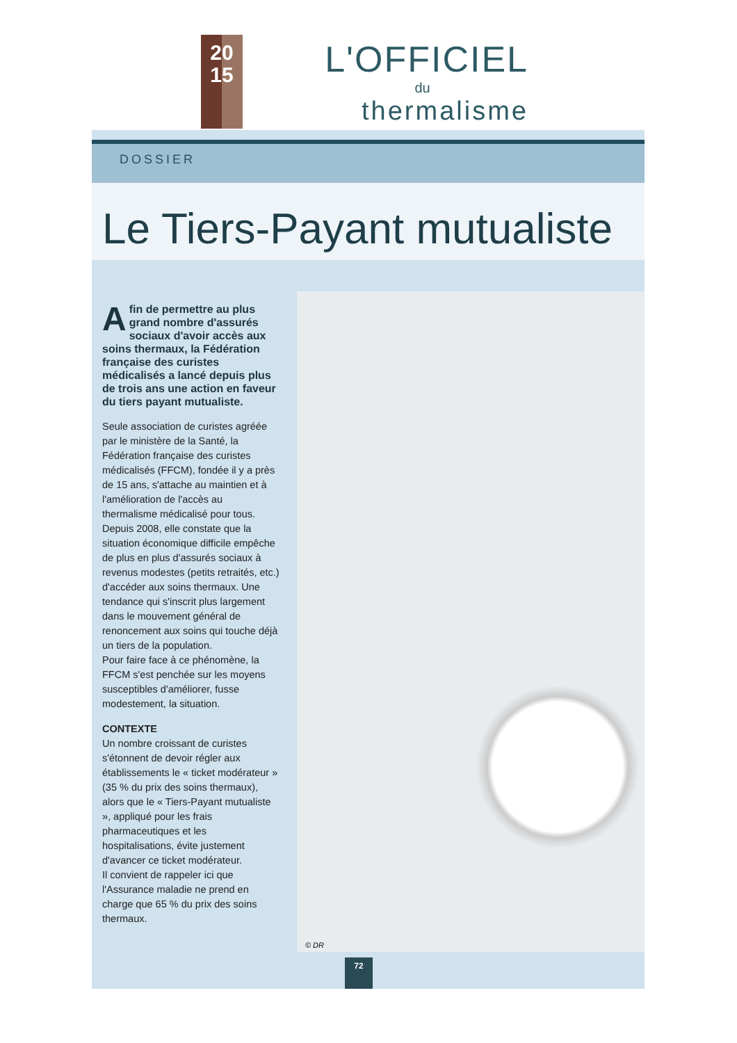20
15
L'OFFICIEL
du
thermalisme
DOSSIER
Le Tiers-Payant mutualiste
Afin de permettre au plus grand nombre d'assurés sociaux d'avoir accès aux soins thermaux, la Fédération française des curistes médicalisés a lancé depuis plus de trois ans une action en faveur du tiers payant mutualiste.
Seule association de curistes agréée par le ministère de la Santé, la Fédération française des curistes médicalisés (FFCM), fondée il y a près de 15 ans, s'attache au maintien et à l'amélioration de l'accès au thermalisme médicalisé pour tous. Depuis 2008, elle constate que la situation économique difficile empêche de plus en plus d'assurés sociaux à revenus modestes (petits retraités, etc.) d'accéder aux soins thermaux. Une tendance qui s'inscrit plus largement dans le mouvement général de renoncement aux soins qui touche déjà un tiers de la population.
Pour faire face à ce phénomène, la FFCM s'est penchée sur les moyens susceptibles d'améliorer, fusse modestement, la situation.
CONTEXTE
Un nombre croissant de curistes s'étonnent de devoir régler aux établissements le « ticket modérateur » (35 % du prix des soins thermaux), alors que le « Tiers-Payant mutualiste », appliqué pour les frais pharmaceutiques et les hospitalisations, évite justement d'avancer ce ticket modérateur.
Il convient de rappeler ici que l'Assurance maladie ne prend en charge que 65 % du prix des soins thermaux.
© DR
72